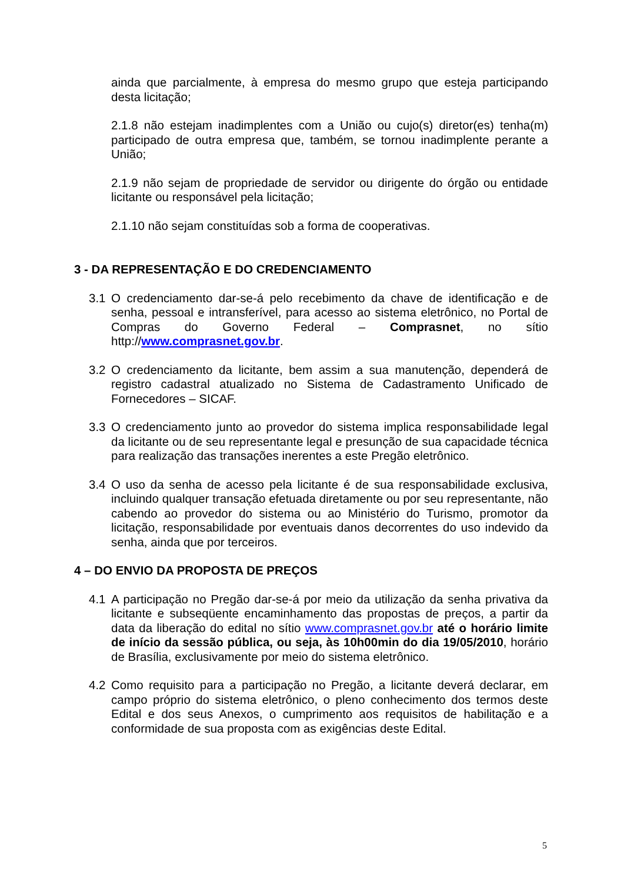ainda que parcialmente, à empresa do mesmo grupo que esteja participando desta licitação;
2.1.8 não estejam inadimplentes com a União ou cujo(s) diretor(es) tenha(m) participado de outra empresa que, também, se tornou inadimplente perante a União;
2.1.9 não sejam de propriedade de servidor ou dirigente do órgão ou entidade licitante ou responsável pela licitação;
2.1.10 não sejam constituídas sob a forma de cooperativas.
3 - DA REPRESENTAÇÃO E DO CREDENCIAMENTO
3.1 O credenciamento dar-se-á pelo recebimento da chave de identificação e de senha, pessoal e intransferível, para acesso ao sistema eletrônico, no Portal de Compras do Governo Federal – Comprasnet, no sítio http://www.comprasnet.gov.br.
3.2 O credenciamento da licitante, bem assim a sua manutenção, dependerá de registro cadastral atualizado no Sistema de Cadastramento Unificado de Fornecedores – SICAF.
3.3 O credenciamento junto ao provedor do sistema implica responsabilidade legal da licitante ou de seu representante legal e presunção de sua capacidade técnica para realização das transações inerentes a este Pregão eletrônico.
3.4 O uso da senha de acesso pela licitante é de sua responsabilidade exclusiva, incluindo qualquer transação efetuada diretamente ou por seu representante, não cabendo ao provedor do sistema ou ao Ministério do Turismo, promotor da licitação, responsabilidade por eventuais danos decorrentes do uso indevido da senha, ainda que por terceiros.
4 – DO ENVIO DA PROPOSTA DE PREÇOS
4.1 A participação no Pregão dar-se-á por meio da utilização da senha privativa da licitante e subseqüente encaminhamento das propostas de preços, a partir da data da liberação do edital no sítio www.comprasnet.gov.br até o horário limite de início da sessão pública, ou seja, às 10h00min do dia 19/05/2010, horário de Brasília, exclusivamente por meio do sistema eletrônico.
4.2 Como requisito para a participação no Pregão, a licitante deverá declarar, em campo próprio do sistema eletrônico, o pleno conhecimento dos termos deste Edital e dos seus Anexos, o cumprimento aos requisitos de habilitação e a conformidade de sua proposta com as exigências deste Edital.
5